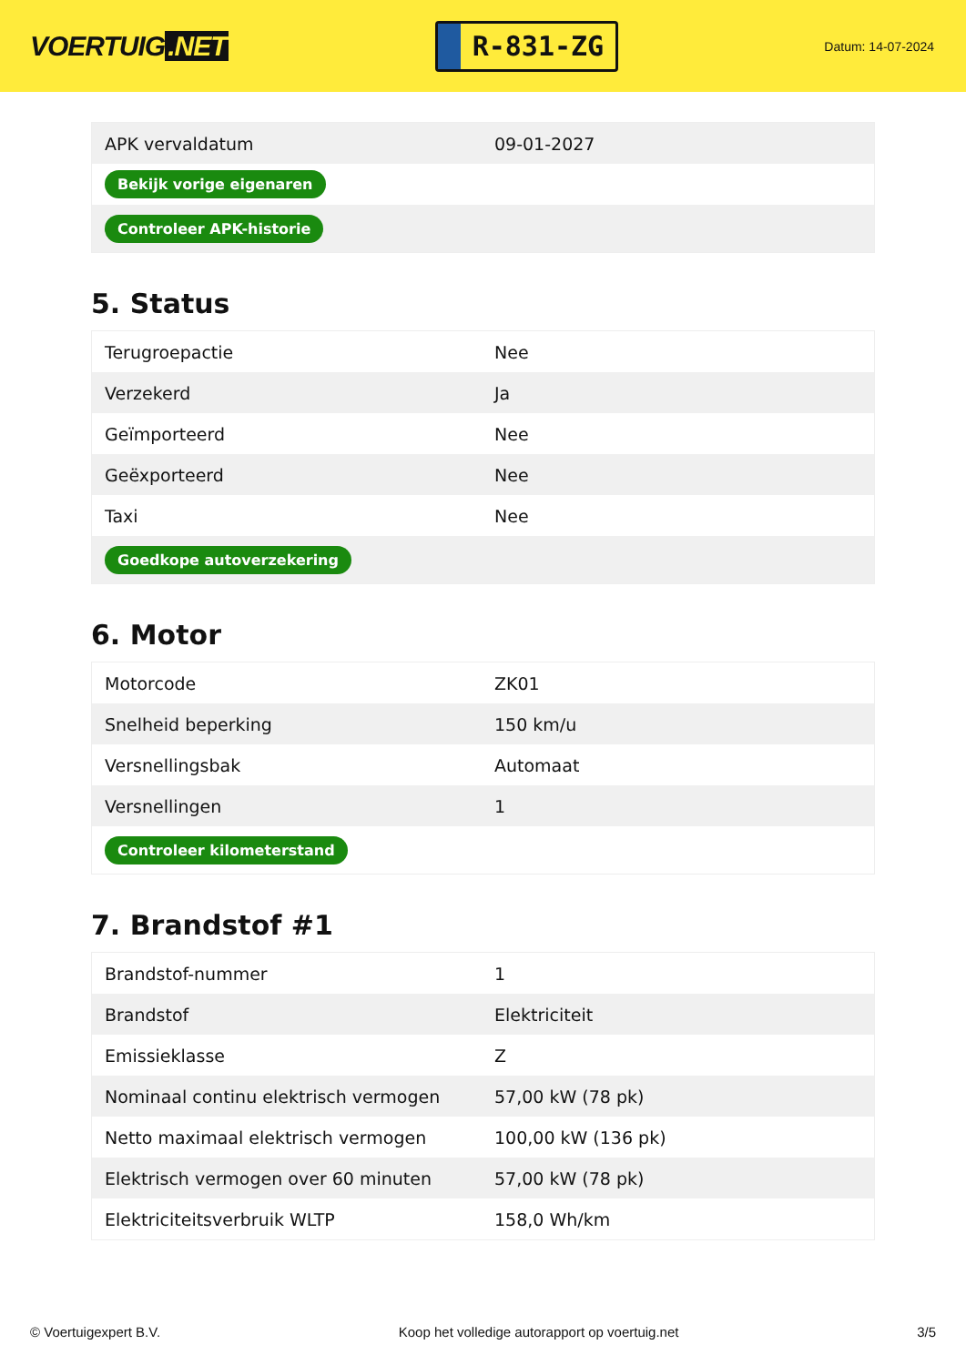VOERTUIG.NET
R-831-ZG
Datum: 14-07-2024
| APK vervaldatum | 09-01-2027 |
| Bekijk vorige eigenaren | |
| Controleer APK-historie | |
5. Status
| Terugroepactie | Nee |
| Verzekerd | Ja |
| Geïmporteerd | Nee |
| Geëxporteerd | Nee |
| Taxi | Nee |
| Goedkope autoverzekering | |
6. Motor
| Motorcode | ZK01 |
| Snelheid beperking | 150 km/u |
| Versnellingsbak | Automaat |
| Versnellingen | 1 |
| Controleer kilometerstand | |
7. Brandstof #1
| Brandstof-nummer | 1 |
| Brandstof | Elektriciteit |
| Emissieklasse | Z |
| Nominaal continu elektrisch vermogen | 57,00 kW (78 pk) |
| Netto maximaal elektrisch vermogen | 100,00 kW (136 pk) |
| Elektrisch vermogen over 60 minuten | 57,00 kW (78 pk) |
| Elektriciteitsverbruik WLTP | 158,0 Wh/km |
© Voertuigexpert B.V. Koop het volledige autorapport op voertuig.net 3/5